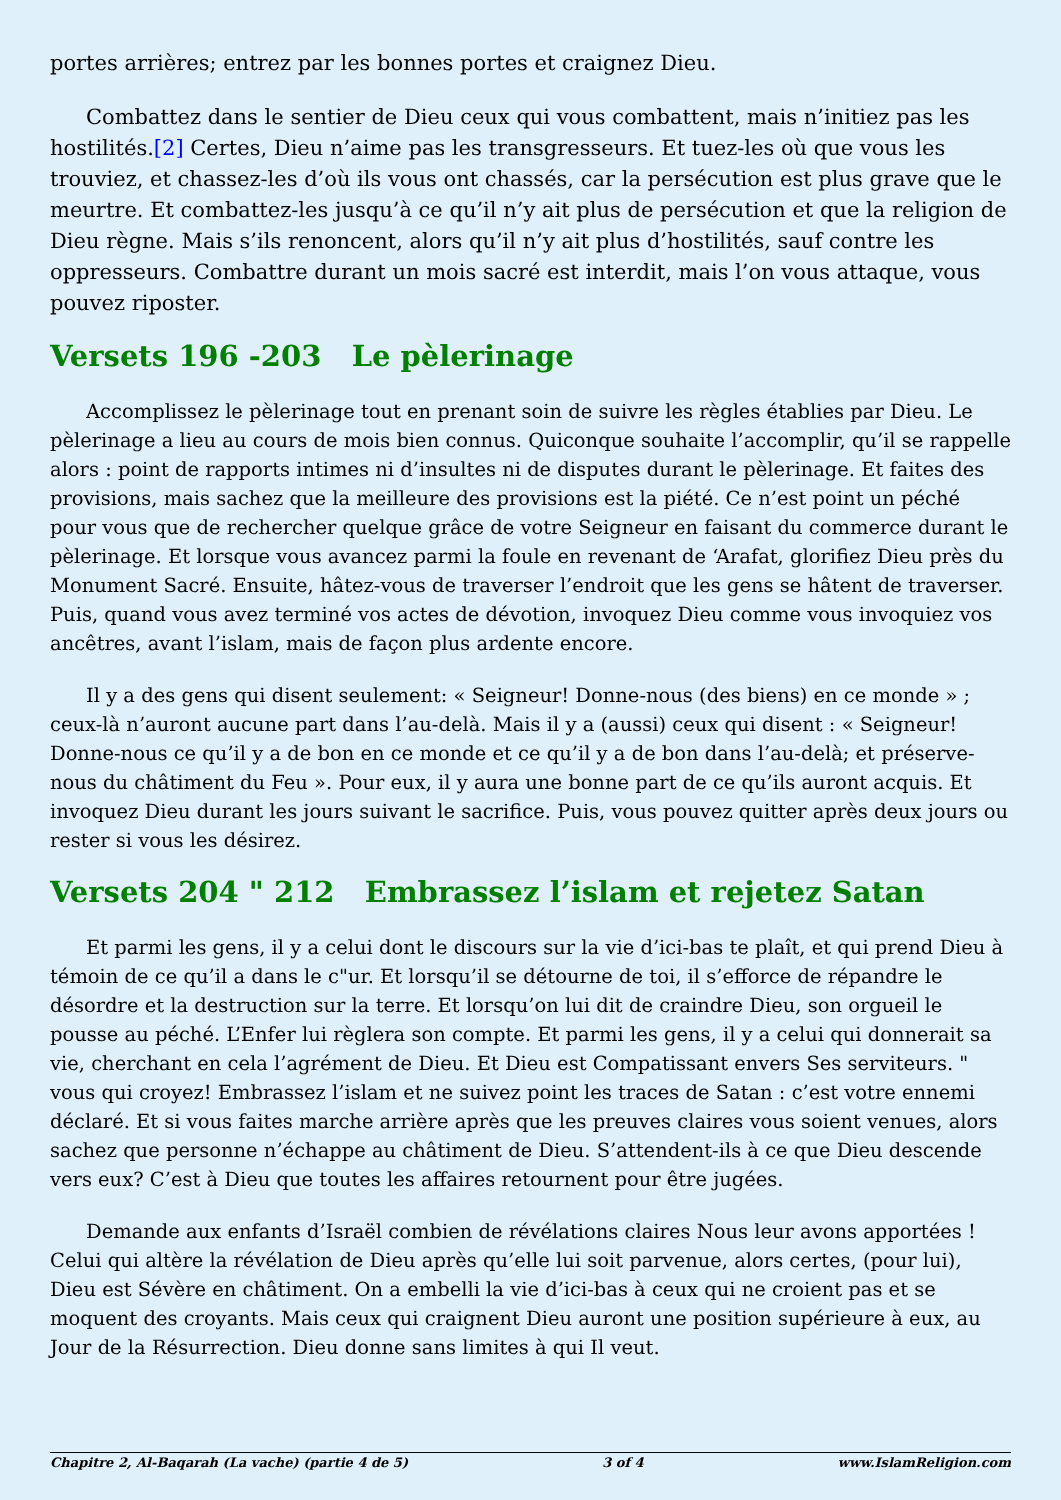portes arrières; entrez par les bonnes portes et craignez Dieu.
Combattez dans le sentier de Dieu ceux qui vous combattent, mais n’initiez pas les hostilités.[2] Certes, Dieu n’aime pas les transgresseurs. Et tuez-les où que vous les trouviez, et chassez-les d’où ils vous ont chassés, car la persécution est plus grave que le meurtre. Et combattez-les jusqu’à ce qu’il n’y ait plus de persécution et que la religion de Dieu règne. Mais s’ils renoncent, alors qu’il n’y ait plus d’hostilités, sauf contre les oppresseurs. Combattre durant un mois sacré est interdit, mais l’on vous attaque, vous pouvez riposter.
Versets 196 -203 Le pèlerinage
Accomplissez le pèlerinage tout en prenant soin de suivre les règles établies par Dieu. Le pèlerinage a lieu au cours de mois bien connus. Quiconque souhaite l’accomplir, qu’il se rappelle alors : point de rapports intimes ni d’insultes ni de disputes durant le pèlerinage. Et faites des provisions, mais sachez que la meilleure des provisions est la piété. Ce n’est point un péché pour vous que de rechercher quelque grâce de votre Seigneur en faisant du commerce durant le pèlerinage. Et lorsque vous avancez parmi la foule en revenant de ‘Arafat, glorifiez Dieu près du Monument Sacré. Ensuite, hâtez-vous de traverser l’endroit que les gens se hâtent de traverser. Puis, quand vous avez terminé vos actes de dévotion, invoquez Dieu comme vous invoquiez vos ancêtres, avant l’islam, mais de façon plus ardente encore.
Il y a des gens qui disent seulement: « Seigneur! Donne-nous (des biens) en ce monde » ; ceux-là n’auront aucune part dans l’au-delà. Mais il y a (aussi) ceux qui disent : « Seigneur! Donne-nous ce qu’il y a de bon en ce monde et ce qu’il y a de bon dans l’au-delà; et préserve-nous du châtiment du Feu ». Pour eux, il y aura une bonne part de ce qu’ils auront acquis. Et invoquez Dieu durant les jours suivant le sacrifice. Puis, vous pouvez quitter après deux jours ou rester si vous les désirez.
Versets 204 " 212 Embrassez l’islam et rejetez Satan
Et parmi les gens, il y a celui dont le discours sur la vie d’ici-bas te plaît, et qui prend Dieu à témoin de ce qu’il a dans le c"ur. Et lorsqu’il se détourne de toi, il s’efforce de répandre le désordre et la destruction sur la terre. Et lorsqu’on lui dit de craindre Dieu, son orgueil le pousse au péché. L’Enfer lui règlera son compte. Et parmi les gens, il y a celui qui donnerait sa vie, cherchant en cela l’agrément de Dieu. Et Dieu est Compatissant envers Ses serviteurs. " vous qui croyez! Embrassez l’islam et ne suivez point les traces de Satan : c’est votre ennemi déclaré. Et si vous faites marche arrière après que les preuves claires vous soient venues, alors sachez que personne n’échappe au châtiment de Dieu. S’attendent-ils à ce que Dieu descende vers eux? C’est à Dieu que toutes les affaires retournent pour être jugées.
Demande aux enfants d’Israël combien de révélations claires Nous leur avons apportées ! Celui qui altère la révélation de Dieu après qu’elle lui soit parvenue, alors certes, (pour lui), Dieu est Sévère en châtiment. On a embelli la vie d’ici-bas à ceux qui ne croient pas et se moquent des croyants. Mais ceux qui craignent Dieu auront une position supérieure à eux, au Jour de la Résurrection. Dieu donne sans limites à qui Il veut.
Chapitre 2, Al-Baqarah (La vache) (partie 4 de 5) 3 of 4 www.IslamReligion.com